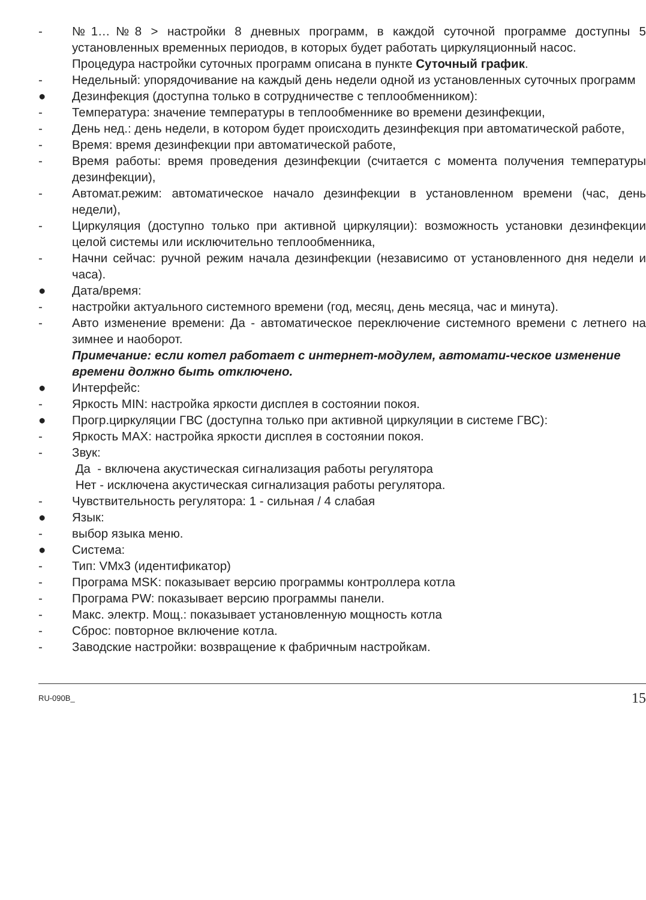- №1…№8 > настройки 8 дневных программ, в каждой суточной программе доступны 5 установленных временных периодов, в которых будет работать циркуляционный насос.
Процедура настройки суточных программ описана в пункте Суточный график.
- Недельный: упорядочивание на каждый день недели одной из установленных суточных программ
● Дезинфекция (доступна только в сотрудничестве с теплообменником):
- Температура: значение температуры в теплообменнике во времени дезинфекции,
- День нед.: день недели, в котором будет происходить дезинфекция при автоматической работе,
- Время: время дезинфекции при автоматической работе,
- Время работы: время проведения дезинфекции (считается с момента получения температуры дезинфекции),
- Автомат.режим: автоматическое начало дезинфекции в установленном времени (час, день недели),
- Циркуляция (доступно только при активной циркуляции): возможность установки дезинфекции целой системы или исключительно теплообменника,
- Начни сейчас: ручной режим начала дезинфекции (независимо от установленного дня недели и часа).
● Дата/время:
- настройки актуального системного времени (год, месяц, день месяца, час и минута).
- Авто изменение времени: Да - автоматическое переключение системного времени с летнего на зимнее и наоборот.
Примечание: если котел работает с интернет-модулем, автомати-ческое изменение времени должно быть отключено.
● Интерфейс:
- Яркость MIN: настройка яркости дисплея в состоянии покоя.
● Прогр.циркуляции ГВС (доступна только при активной циркуляции в системе ГВС):
- Яркость MAX: настройка яркости дисплея в состоянии покоя.
- Звук:
Да - включена акустическая сигнализация работы регулятора
Нет - исключена акустическая сигнализация работы регулятора.
- Чувствительность регулятора: 1 - сильная / 4 слабая
● Язык:
- выбор языка меню.
● Система:
- Тип: VMx3 (идентификатор)
- Програма MSK: показывает версию программы контроллера котла
- Програма PW: показывает версию программы панели.
- Макс. электр. Мощ.: показывает установленную мощность котла
- Сброс: повторное включение котла.
- Заводские настройки: возвращение к фабричным настройкам.
RU-090B_ 15